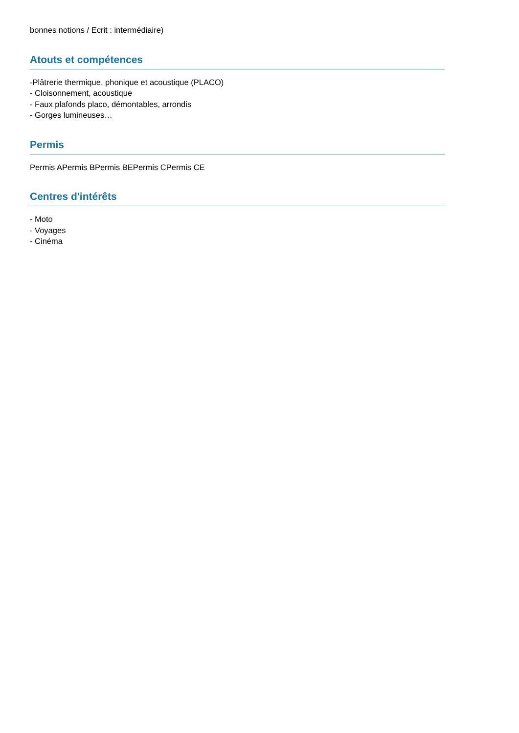bonnes notions / Ecrit : intermédiaire)
Atouts et compétences
-Plâtrerie thermique, phonique et acoustique (PLACO)
- Cloisonnement, acoustique
- Faux plafonds placo, démontables, arrondis
- Gorges lumineuses…
Permis
Permis APermis BPermis BEPermis CPermis CE
Centres d'intérêts
- Moto
- Voyages
- Cinéma